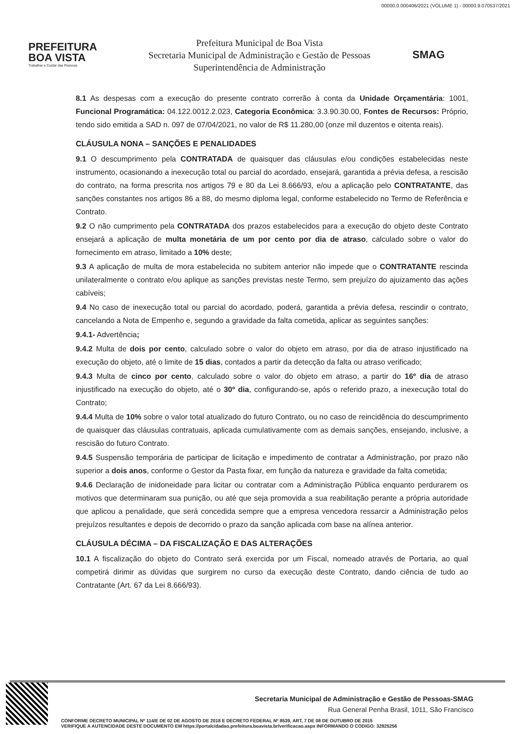00000.0.000406/2021 (VOLUME 1) - 00000.9.070537/2021
PREFEITURA
BOA VISTA
Trabalhar e Cuidar das Pessoas
Prefeitura Municipal de Boa Vista
Secretaria Municipal de Administração e Gestão de Pessoas
Superintendência de Administração
SMAG
8.1 As despesas com a execução do presente contrato correrão à conta da Unidade Orçamentária: 1001, Funcional Programática: 04.122.0012.2.023, Categoria Econômica: 3.3.90.30.00, Fontes de Recursos: Próprio, tendo sido emitida a SAD n. 097 de 07/04/2021, no valor de R$ 11.280,00 (onze mil duzentos e oitenta reais).
CLÁUSULA NONA – SANÇÕES E PENALIDADES
9.1 O descumprimento pela CONTRATADA de quaisquer das cláusulas e/ou condições estabelecidas neste instrumento, ocasionando a inexecução total ou parcial do acordado, ensejará, garantida a prévia defesa, a rescisão do contrato, na forma prescrita nos artigos 79 e 80 da Lei 8.666/93, e/ou a aplicação pelo CONTRATANTE, das sanções constantes nos artigos 86 a 88, do mesmo diploma legal, conforme estabelecido no Termo de Referência e Contrato.
9.2 O não cumprimento pela CONTRATADA dos prazos estabelecidos para a execução do objeto deste Contrato ensejará a aplicação de multa monetária de um por cento por dia de atraso, calculado sobre o valor do fornecimento em atraso, limitado a 10% deste;
9.3 A aplicação de multa de mora estabelecida no subitem anterior não impede que o CONTRATANTE rescinda unilateralmente o contrato e/ou aplique as sanções previstas neste Termo, sem prejuízo do ajuizamento das ações cabíveis;
9.4 No caso de inexecução total ou parcial do acordado, poderá, garantida a prévia defesa, rescindir o contrato, cancelando a Nota de Empenho e, segundo a gravidade da falta cometida, aplicar as seguintes sanções:
9.4.1- Advertência;
9.4.2 Multa de dois por cento, calculado sobre o valor do objeto em atraso, por dia de atraso injustificado na execução do objeto, até o limite de 15 dias, contados a partir da detecção da falta ou atraso verificado;
9.4.3 Multa de cinco por cento, calculado sobre o valor do objeto em atraso, a partir do 16º dia de atraso injustificado na execução do objeto, até o 30º dia, configurando-se, após o referido prazo, a inexecução total do Contrato;
9.4.4 Multa de 10% sobre o valor total atualizado do futuro Contrato, ou no caso de reincidência do descumprimento de quaisquer das cláusulas contratuais, aplicada cumulativamente com as demais sanções, ensejando, inclusive, a rescisão do futuro Contrato.
9.4.5 Suspensão temporária de participar de licitação e impedimento de contratar a Administração, por prazo não superior a dois anos, conforme o Gestor da Pasta fixar, em função da natureza e gravidade da falta cometida;
9.4.6 Declaração de inidoneidade para licitar ou contratar com a Administração Pública enquanto perdurarem os motivos que determinaram sua punição, ou até que seja promovida a sua reabilitação perante a própria autoridade que aplicou a penalidade, que será concedida sempre que a empresa vencedora ressarcir a Administração pelos prejuízos resultantes e depois de decorrido o prazo da sanção aplicada com base na alínea anterior.
CLÁUSULA DÉCIMA – DA FISCALIZAÇÃO E DAS ALTERAÇÕES
10.1 A fiscalização do objeto do Contrato será exercida por um Fiscal, nomeado através de Portaria, ao qual competirá dirimir as dúvidas que surgirem no curso da execução deste Contrato, dando ciência de tudo ao Contratante (Art. 67 da Lei 8.666/93).
Secretaria Municipal de Administração e Gestão de Pessoas-SMAG
Rua General Penha Brasil, 1011, São Francisco
CONFORME DECRETO MUNICIPAL Nº 114/E DE 02 DE AGOSTO DE 2018 E DECRETO FEDERAL Nº 8539, ART, 7 DE 08 DE OUTUBRO DE 2015
VERIFIQUE A AUTENCIDADE DESTE DOCUMENTO EM https://portalcidadao.prefeitura.boavista.br/verificacao.aspx INFORMANDO O CODIGO: 32825256